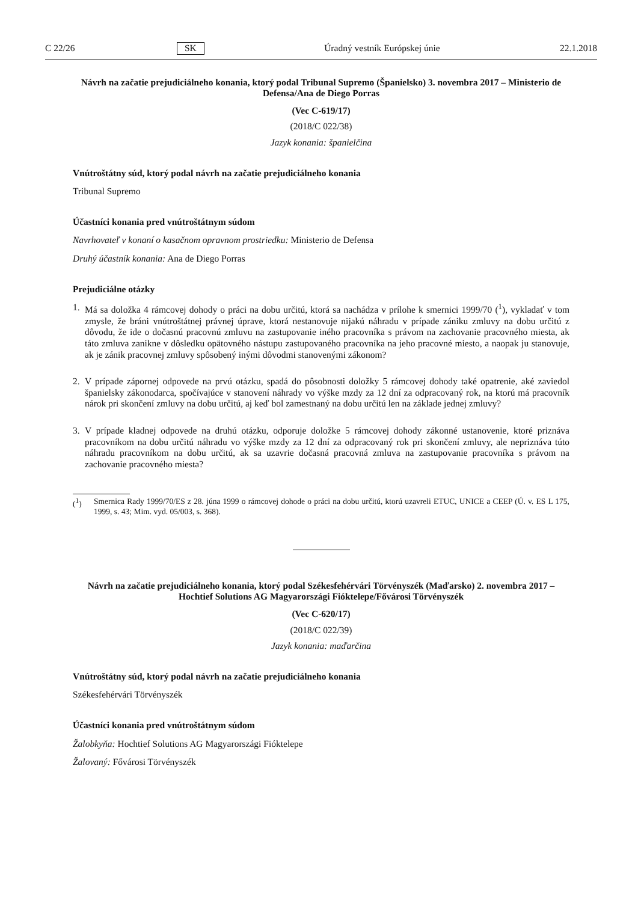C 22/26 SK Úradný vestník Európskej únie 22.1.2018
Návrh na začatie prejudiciálneho konania, ktorý podal Tribunal Supremo (Španielsko) 3. novembra 2017 – Ministerio de Defensa/Ana de Diego Porras
(Vec C-619/17)
(2018/C 022/38)
Jazyk konania: španielčina
Vnútroštátny súd, ktorý podal návrh na začatie prejudiciálneho konania
Tribunal Supremo
Účastníci konania pred vnútroštátnym súdom
Navrhovateľ v konaní o kasačnom opravnom prostriedku: Ministerio de Defensa
Druhý účastník konania: Ana de Diego Porras
Prejudiciálne otázky
1. Má sa doložka 4 rámcovej dohody o práci na dobu určitú, ktorá sa nachádza v prílohe k smernici 1999/70 (<sup>1</sup>), vykladať v tom zmysle, že bráni vnútroštátnej právnej úprave, ktorá nestanovuje nijakú náhradu v prípade zániku zmluvy na dobu určitú z dôvodu, že ide o dočasnú pracovnú zmluvu na zastupovanie iného pracovníka s právom na zachovanie pracovného miesta, ak táto zmluva zanikne v dôsledku opätovného nástupu zastupovaného pracovníka na jeho pracovné miesto, a naopak ju stanovuje, ak je zánik pracovnej zmluvy spôsobený inými dôvodmi stanovenými zákonom?
2. V prípade zápornej odpovede na prvú otázku, spadá do pôsobnosti doložky 5 rámcovej dohody také opatrenie, aké zaviedol španielsky zákonodarca, spočívajúce v stanovení náhrady vo výške mzdy za 12 dní za odpracovaný rok, na ktorú má pracovník nárok pri skončení zmluvy na dobu určitú, aj keď bol zamestnaný na dobu určitú len na základe jednej zmluvy?
3. V prípade kladnej odpovede na druhú otázku, odporuje doložke 5 rámcovej dohody zákonné ustanovenie, ktoré priznáva pracovníkom na dobu určitú náhradu vo výške mzdy za 12 dní za odpracovaný rok pri skončení zmluvy, ale nepriznáva túto náhradu pracovníkom na dobu určitú, ak sa uzavrie dočasná pracovná zmluva na zastupovanie pracovníka s právom na zachovanie pracovného miesta?
(<sup>1</sup>) Smernica Rady 1999/70/ES z 28. júna 1999 o rámcovej dohode o práci na dobu určitú, ktorú uzavreli ETUC, UNICE a CEEP (Ú. v. ES L 175, 1999, s. 43; Mim. vyd. 05/003, s. 368).
Návrh na začatie prejudiciálneho konania, ktorý podal Székesfehérvári Törvényszék (Maďarsko) 2. novembra 2017 – Hochtief Solutions AG Magyarországi Fióktelepe/Fővárosi Törvényszék
(Vec C-620/17)
(2018/C 022/39)
Jazyk konania: maďarčina
Vnútroštátny súd, ktorý podal návrh na začatie prejudiciálneho konania
Székesfehérvári Törvényszék
Účastníci konania pred vnútroštátnym súdom
Žalobkyňa: Hochtief Solutions AG Magyarországi Fióktelepe
Žalovaný: Fővárosi Törvényszék